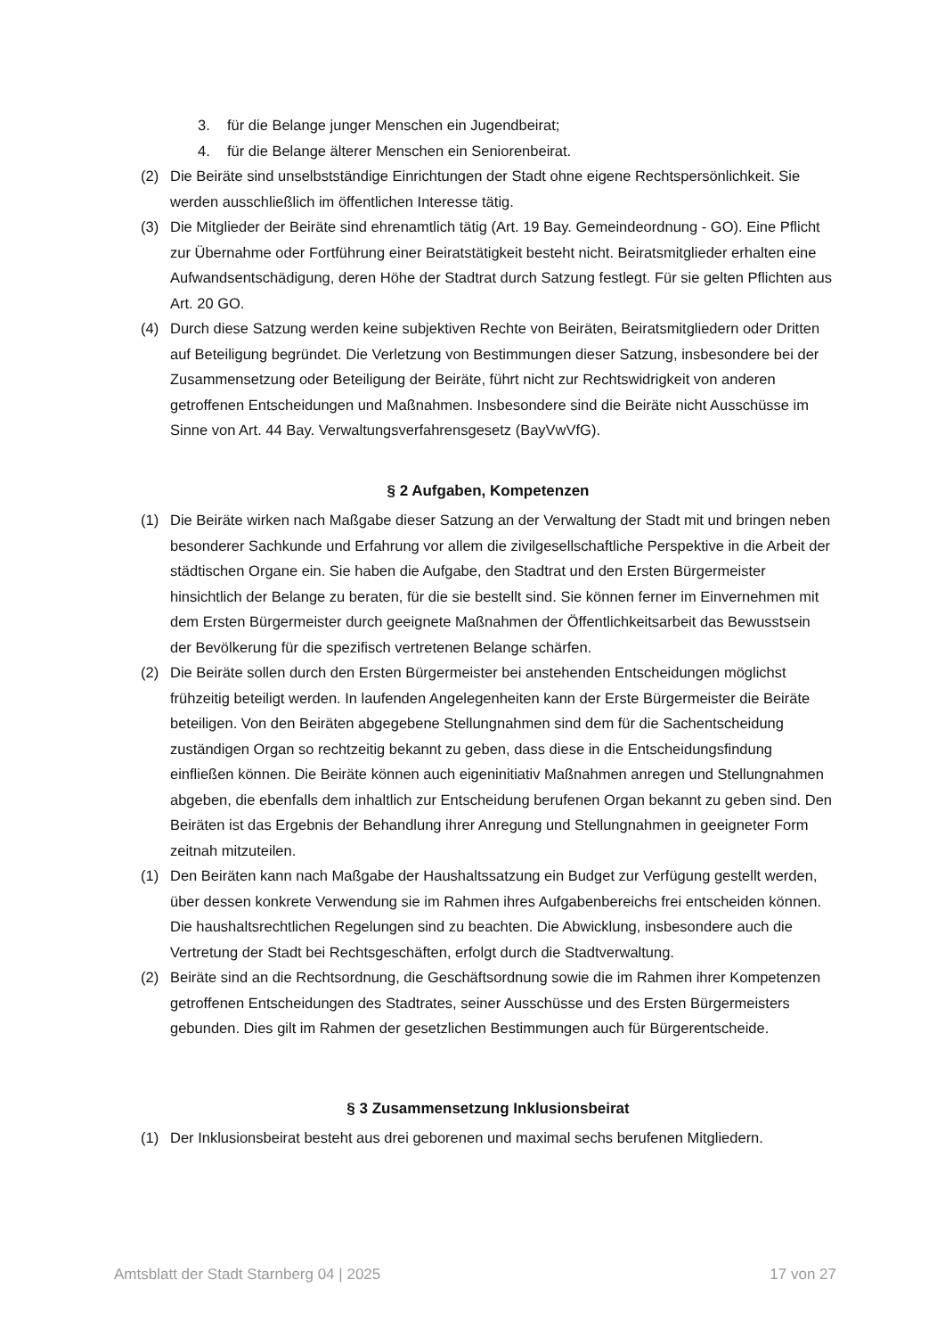3. für die Belange junger Menschen ein Jugendbeirat;
4. für die Belange älterer Menschen ein Seniorenbeirat.
(2) Die Beiräte sind unselbstständige Einrichtungen der Stadt ohne eigene Rechtspersönlichkeit. Sie werden ausschließlich im öffentlichen Interesse tätig.
(3) Die Mitglieder der Beiräte sind ehrenamtlich tätig (Art. 19 Bay. Gemeindeordnung - GO). Eine Pflicht zur Übernahme oder Fortführung einer Beiratstätigkeit besteht nicht. Beiratsmitglieder erhalten eine Aufwandsentschädigung, deren Höhe der Stadtrat durch Satzung festlegt. Für sie gelten Pflichten aus Art. 20 GO.
(4) Durch diese Satzung werden keine subjektiven Rechte von Beiräten, Beiratsmitgliedern oder Dritten auf Beteiligung begründet. Die Verletzung von Bestimmungen dieser Satzung, insbesondere bei der Zusammensetzung oder Beteiligung der Beiräte, führt nicht zur Rechtswidrigkeit von anderen getroffenen Entscheidungen und Maßnahmen. Insbesondere sind die Beiräte nicht Ausschüsse im Sinne von Art. 44 Bay. Verwaltungsverfahrensgesetz (BayVwVfG).
§ 2 Aufgaben, Kompetenzen
(1) Die Beiräte wirken nach Maßgabe dieser Satzung an der Verwaltung der Stadt mit und bringen neben besonderer Sachkunde und Erfahrung vor allem die zivilgesellschaftliche Perspektive in die Arbeit der städtischen Organe ein. Sie haben die Aufgabe, den Stadtrat und den Ersten Bürgermeister hinsichtlich der Belange zu beraten, für die sie bestellt sind. Sie können ferner im Einvernehmen mit dem Ersten Bürgermeister durch geeignete Maßnahmen der Öffentlichkeitsarbeit das Bewusstsein der Bevölkerung für die spezifisch vertretenen Belange schärfen.
(2) Die Beiräte sollen durch den Ersten Bürgermeister bei anstehenden Entscheidungen möglichst frühzeitig beteiligt werden. In laufenden Angelegenheiten kann der Erste Bürgermeister die Beiräte beteiligen. Von den Beiräten abgegebene Stellungnahmen sind dem für die Sachentscheidung zuständigen Organ so rechtzeitig bekannt zu geben, dass diese in die Entscheidungsfindung einfließen können. Die Beiräte können auch eigeninitiativ Maßnahmen anregen und Stellungnahmen abgeben, die ebenfalls dem inhaltlich zur Entscheidung berufenen Organ bekannt zu geben sind. Den Beiräten ist das Ergebnis der Behandlung ihrer Anregung und Stellungnahmen in geeigneter Form zeitnah mitzuteilen.
(1) Den Beiräten kann nach Maßgabe der Haushaltssatzung ein Budget zur Verfügung gestellt werden, über dessen konkrete Verwendung sie im Rahmen ihres Aufgabenbereichs frei entscheiden können. Die haushaltsrechtlichen Regelungen sind zu beachten. Die Abwicklung, insbesondere auch die Vertretung der Stadt bei Rechtsgeschäften, erfolgt durch die Stadtverwaltung.
(2) Beiräte sind an die Rechtsordnung, die Geschäftsordnung sowie die im Rahmen ihrer Kompetenzen getroffenen Entscheidungen des Stadtrates, seiner Ausschüsse und des Ersten Bürgermeisters gebunden. Dies gilt im Rahmen der gesetzlichen Bestimmungen auch für Bürgerentscheide.
§ 3 Zusammensetzung Inklusionsbeirat
(1) Der Inklusionsbeirat besteht aus drei geborenen und maximal sechs berufenen Mitgliedern.
Amtsblatt der Stadt Starnberg 04 | 2025 17 von 27